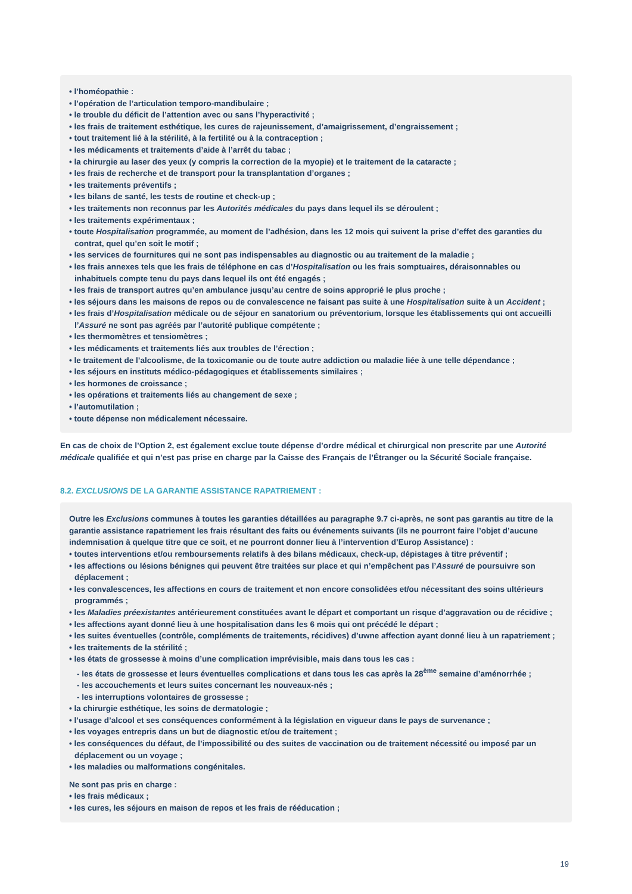• l’homéopathie :
• l’opération de l’articulation temporo-mandibulaire ;
• le trouble du déficit de l’attention avec ou sans l’hyperactivité ;
• les frais de traitement esthétique, les cures de rajeunissement, d’amaigrissement, d’engraissement ;
• tout traitement lié à la stérilité, à la fertilité ou à la contraception ;
• les médicaments et traitements d’aide à l’arrêt du tabac ;
• la chirurgie au laser des yeux (y compris la correction de la myopie) et le traitement de la cataracte ;
• les frais de recherche et de transport pour la transplantation d’organes ;
• les traitements préventifs ;
• les bilans de santé, les tests de routine et check-up ;
• les traitements non reconnus par les Autorités médicales du pays dans lequel ils se déroulent ;
• les traitements expérimentaux ;
• toute Hospitalisation programmée, au moment de l’adhésion, dans les 12 mois qui suivent la prise d’effet des garanties du contrat, quel qu’en soit le motif ;
• les services de fournitures qui ne sont pas indispensables au diagnostic ou au traitement de la maladie ;
• les frais annexes tels que les frais de téléphone en cas d’Hospitalisation ou les frais somptuaires, déraisonnables ou inhabituels compte tenu du pays dans lequel ils ont été engagés ;
• les frais de transport autres qu’en ambulance jusqu’au centre de soins approprié le plus proche ;
• les séjours dans les maisons de repos ou de convalescence ne faisant pas suite à une Hospitalisation suite à un Accident ;
• les frais d’Hospitalisation médicale ou de séjour en sanatorium ou préventorium, lorsque les établissements qui ont accueilli l’Assuré ne sont pas agréés par l’autorité publique compétente ;
• les thermomètres et tensiomètres ;
• les médicaments et traitements liés aux troubles de l’érection ;
• le traitement de l’alcoolisme, de la toxicomanie ou de toute autre addiction ou maladie liée à une telle dépendance ;
• les séjours en instituts médico-pédagogiques et établissements similaires ;
• les hormones de croissance ;
• les opérations et traitements liés au changement de sexe ;
• l’automutilation ;
• toute dépense non médicalement nécessaire.
En cas de choix de l’Option 2, est également exclue toute dépense d’ordre médical et chirurgical non prescrite par une Autorité médicale qualifiée et qui n’est pas prise en charge par la Caisse des Français de l’Étranger ou la Sécurité Sociale française.
8.2. EXCLUSIONS DE LA GARANTIE ASSISTANCE RAPATRIEMENT :
Outre les Exclusions communes à toutes les garanties détaillées au paragraphe 9.7 ci-après, ne sont pas garantis au titre de la garantie assistance rapatriement les frais résultant des faits ou événements suivants (ils ne pourront faire l’objet d’aucune indemnisation à quelque titre que ce soit, et ne pourront donner lieu à l’intervention d’Europ Assistance) :
• toutes interventions et/ou remboursements relatifs à des bilans médicaux, check-up, dépistages à titre préventif ;
• les affections ou lésions bénignes qui peuvent être traitées sur place et qui n’empêchent pas l’Assuré de poursuivre son déplacement ;
• les convalescences, les affections en cours de traitement et non encore consolidées et/ou nécessitant des soins ultérieurs programmés ;
• les Maladies préexistantes antérieurement constituées avant le départ et comportant un risque d’aggravation ou de récidive ;
• les affections ayant donné lieu à une hospitalisation dans les 6 mois qui ont précédé le départ ;
• les suites éventuelles (contrôle, compléments de traitements, récidives) d’uwne affection ayant donné lieu à un rapatriement ;
• les traitements de la stérilité ;
• les états de grossesse à moins d’une complication imprévisible, mais dans tous les cas :
- les états de grossesse et leurs éventuelles complications et dans tous les cas après la 28<sup>ème</sup> semaine d’aménorrhée ;
- les accouchements et leurs suites concernant les nouveaux-nés ;
- les interruptions volontaires de grossesse ;
• la chirurgie esthétique, les soins de dermatologie ;
• l’usage d’alcool et ses conséquences conformément à la législation en vigueur dans le pays de survenance ;
• les voyages entrepris dans un but de diagnostic et/ou de traitement ;
• les conséquences du défaut, de l’impossibilité ou des suites de vaccination ou de traitement nécessité ou imposé par un déplacement ou un voyage ;
• les maladies ou malformations congénitales.
Ne sont pas pris en charge :
• les frais médicaux ;
• les cures, les séjours en maison de repos et les frais de rééducation ;
19